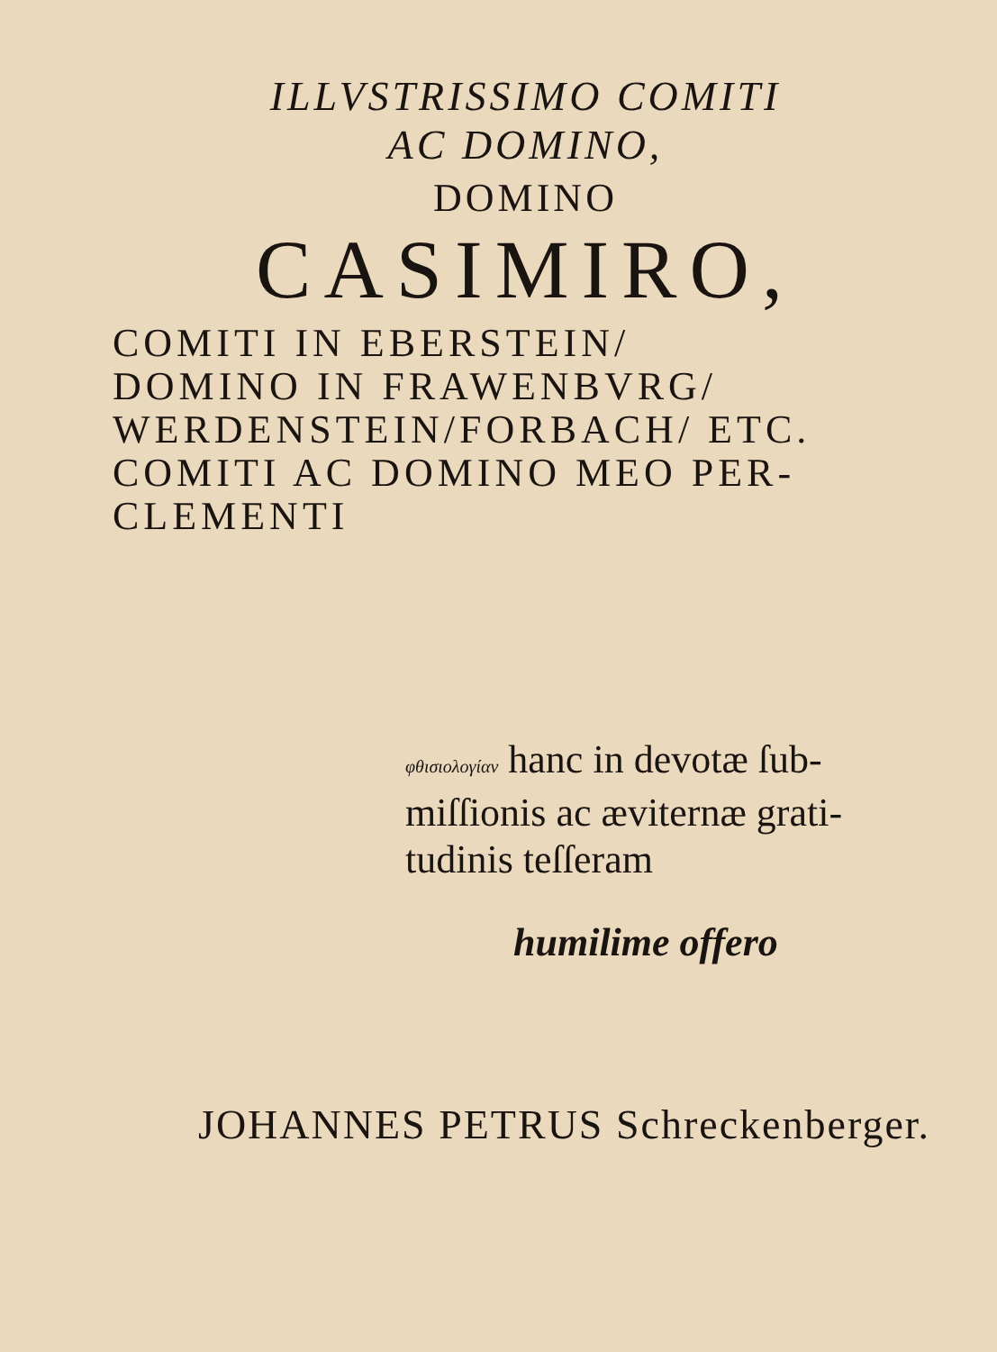ILLVSTRISSIMO COMITI
AC DOMINO,
DOMINO
CASIMIRO,
COMITI IN EBERSTEIN/
DOMINO IN FRAWENBVRG/
WERDENSTEIN/FORBACH/ ETC.
COMITI AC DOMINO MEO PER-
CLEMENTI
φθισιολογίαν hanc in devotæ ſub-
miſſionis ac æviternæ grati-
tudinis teſſeram
humilime offero
JOHANNES PETRUS Schreckenberger.